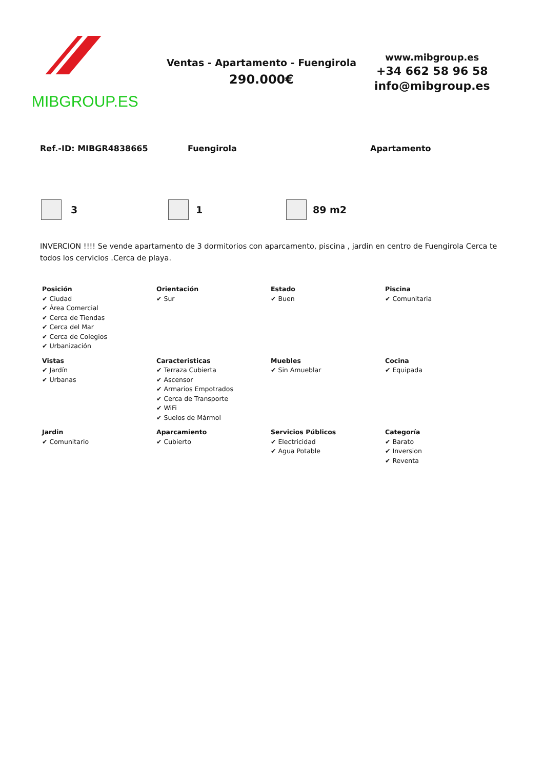MIBGROUP.ES
Ventas - Apartamento - Fuengirola
290.000€
www.mibgroup.es
+34 662 58 96 58
info@mibgroup.es
Ref.-ID: MIBGR4838665 Fuengirola Apartamento
3 1 89 m2
INVERCION !!!! Se vende apartamento de 3 dormitorios con aparcamento, piscina , jardin en centro de Fuengirola Cerca te todos los cervicios .Cerca de playa.
| Posición ✔ Ciudad ✔ Área Comercial ✔ Cerca de Tiendas ✔ Cerca del Mar ✔ Cerca de Colegios ✔ Urbanización | Orientación ✔ Sur | Estado ✔ Buen | Piscina ✔ Comunitaria |
| Vistas ✔ Jardín ✔ Urbanas | Caracteristicas ✔ Terraza Cubierta ✔ Ascensor ✔ Armarios Empotrados ✔ Cerca de Transporte ✔ WiFi ✔ Suelos de Mármol | Muebles ✔ Sin Amueblar | Cocina ✔ Equipada |
| Jardin ✔ Comunitario | Aparcamiento ✔ Cubierto | Servicios Públicos ✔ Electricidad ✔ Agua Potable | Categoría ✔ Barato ✔ Inversion ✔ Reventa |